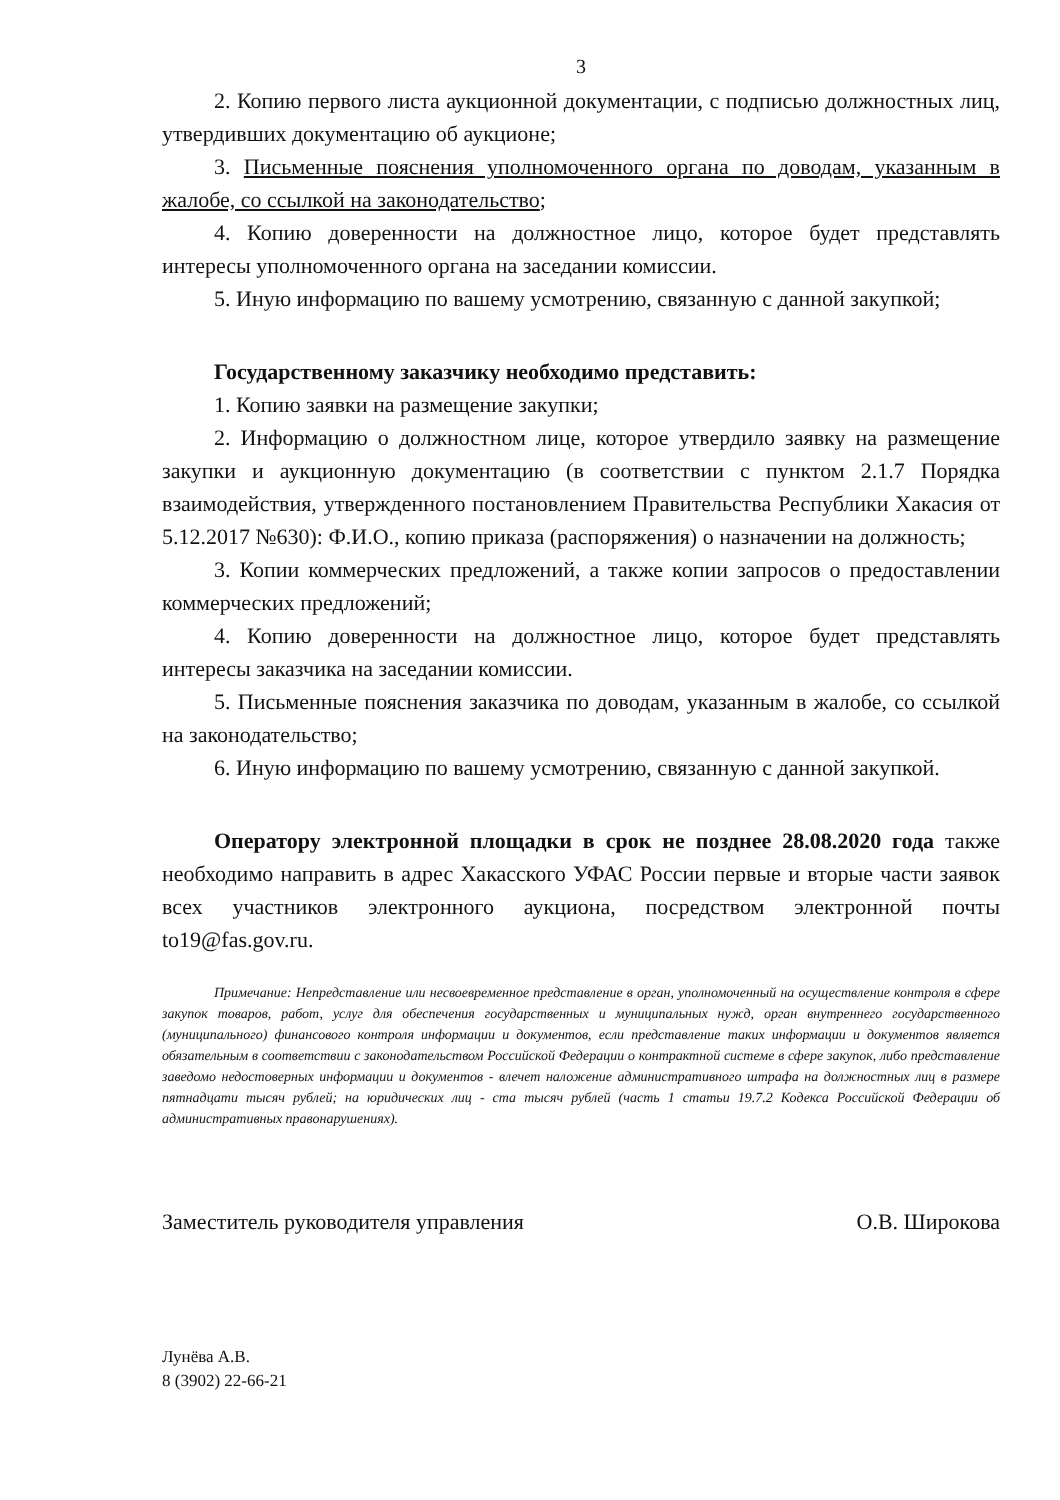3
2. Копию первого листа аукционной документации, с подписью должностных лиц, утвердивших документацию об аукционе;
3. Письменные пояснения уполномоченного органа по доводам, указанным в жалобе, со ссылкой на законодательство;
4. Копию доверенности на должностное лицо, которое будет представлять интересы уполномоченного органа на заседании комиссии.
5. Иную информацию по вашему усмотрению, связанную с данной закупкой;
Государственному заказчику необходимо представить:
1. Копию заявки на размещение закупки;
2. Информацию о должностном лице, которое утвердило заявку на размещение закупки и аукционную документацию (в соответствии с пунктом 2.1.7 Порядка взаимодействия, утвержденного постановлением Правительства Республики Хакасия от 5.12.2017 №630): Ф.И.О., копию приказа (распоряжения) о назначении на должность;
3. Копии коммерческих предложений, а также копии запросов о предоставлении коммерческих предложений;
4. Копию доверенности на должностное лицо, которое будет представлять интересы заказчика на заседании комиссии.
5. Письменные пояснения заказчика по доводам, указанным в жалобе, со ссылкой на законодательство;
6. Иную информацию по вашему усмотрению, связанную с данной закупкой.
Оператору электронной площадки в срок не позднее 28.08.2020 года также необходимо направить в адрес Хакасского УФАС России первые и вторые части заявок всех участников электронного аукциона, посредством электронной почты to19@fas.gov.ru.
Примечание: Непредставление или несвоевременное представление в орган, уполномоченный на осуществление контроля в сфере закупок товаров, работ, услуг для обеспечения государственных и муниципальных нужд, орган внутреннего государственного (муниципального) финансового контроля информации и документов, если представление таких информации и документов является обязательным в соответствии с законодательством Российской Федерации о контрактной системе в сфере закупок, либо представление заведомо недостоверных информации и документов - влечет наложение административного штрафа на должностных лиц в размере пятнадцати тысяч рублей; на юридических лиц - ста тысяч рублей (часть 1 статьи 19.7.2 Кодекса Российской Федерации об административных правонарушениях).
Заместитель руководителя управления О.В. Широкова
Лунёва А.В.
8 (3902) 22-66-21